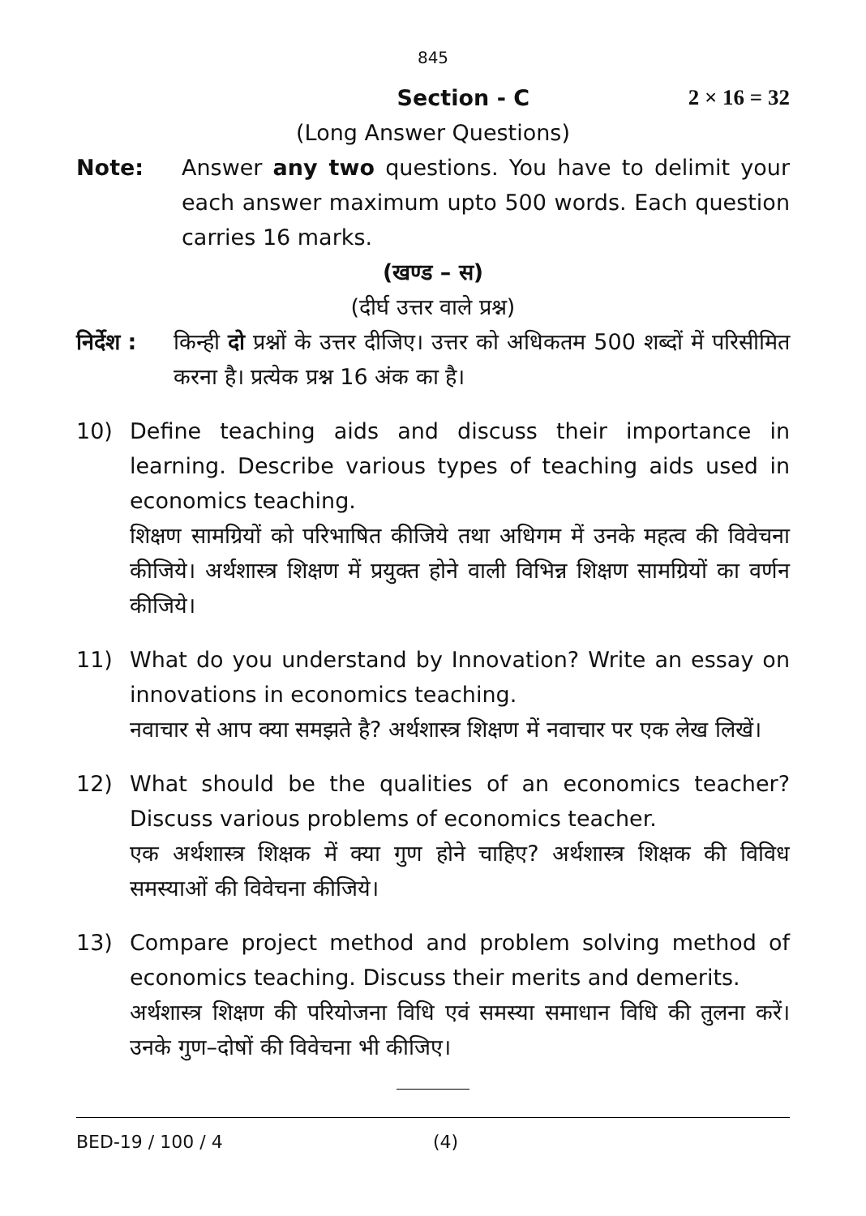845
Section - C 2 × 16 = 32
(Long Answer Questions)
Note: Answer any two questions. You have to delimit your each answer maximum upto 500 words. Each question carries 16 marks.
(खण्ड – स)
(दीर्घ उत्तर वाले प्रश्न)
निर्देश : किन्ही दो प्रश्नों के उत्तर दीजिए। उत्तर को अधिकतम 500 शब्दों में परिसीमित करना है। प्रत्येक प्रश्न 16 अंक का है।
10) Define teaching aids and discuss their importance in learning. Describe various types of teaching aids used in economics teaching.
शिक्षण सामग्रियों को परिभाषित कीजिये तथा अधिगम में उनके महत्व की विवेचना कीजिये। अर्थशास्त्र शिक्षण में प्रयुक्त होने वाली विभिन्न शिक्षण सामग्रियों का वर्णन कीजिये।
11) What do you understand by Innovation? Write an essay on innovations in economics teaching.
नवाचार से आप क्या समझते है? अर्थशास्त्र शिक्षण में नवाचार पर एक लेख लिखें।
12) What should be the qualities of an economics teacher? Discuss various problems of economics teacher.
एक अर्थशास्त्र शिक्षक में क्या गुण होने चाहिए? अर्थशास्त्र शिक्षक की विविध समस्याओं की विवेचना कीजिये।
13) Compare project method and problem solving method of economics teaching. Discuss their merits and demerits.
अर्थशास्त्र शिक्षण की परियोजना विधि एवं समस्या समाधान विधि की तुलना करें। उनके गुण–दोषों की विवेचना भी कीजिए।
BED-19 / 100 / 4 (4)